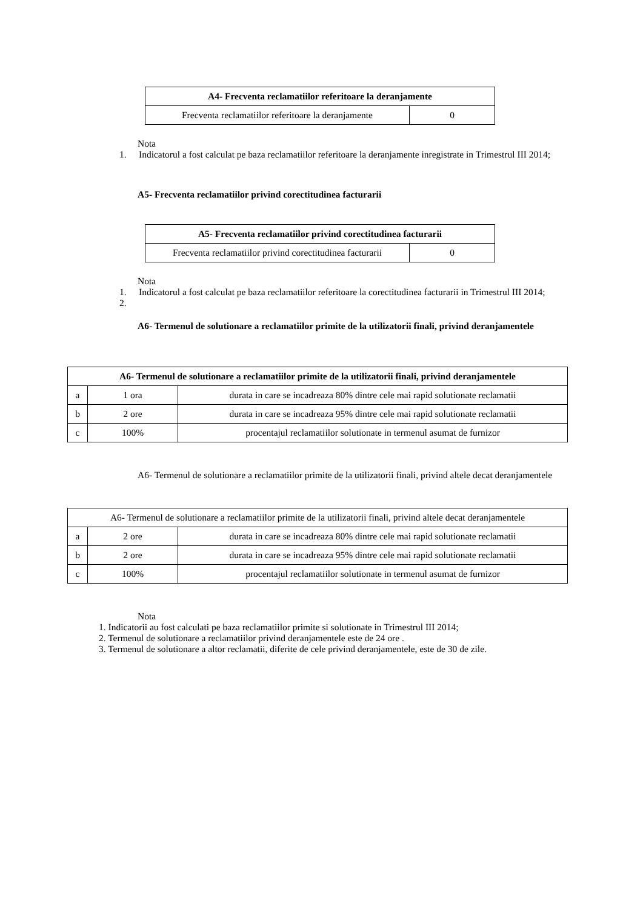| A4- Frecventa reclamatiilor referitoare la deranjamente | |
| --- | --- |
| Frecventa reclamatiilor referitoare la deranjamente | 0 |
Nota
1. Indicatorul a fost calculat pe baza reclamatiilor referitoare la deranjamente inregistrate in Trimestrul III 2014;
A5- Frecventa reclamatiilor privind corectitudinea facturarii
| A5- Frecventa reclamatiilor privind corectitudinea facturarii | |
| --- | --- |
| Frecventa reclamatiilor privind corectitudinea facturarii | 0 |
Nota
1. Indicatorul a fost calculat pe baza reclamatiilor referitoare la corectitudinea facturarii in Trimestrul III 2014;
2.
A6- Termenul de solutionare a reclamatiilor primite de la utilizatorii finali, privind deranjamentele
| A6- Termenul de solutionare a reclamatiilor primite de la utilizatorii finali, privind deranjamentele | | |
| --- | --- | --- |
| a | 1 ora | durata in care se incadreaza 80% dintre cele mai rapid solutionate reclamatii |
| b | 2 ore | durata in care se incadreaza 95% dintre cele mai rapid solutionate reclamatii |
| c | 100% | procentajul reclamatiilor solutionate in termenul asumat de furnizor |
A6- Termenul de solutionare a reclamatiilor primite de la utilizatorii finali, privind altele decat deranjamentele
| A6- Termenul de solutionare a reclamatiilor primite de la utilizatorii finali, privind altele decat deranjamentele | | |
| a | 2 ore | durata in care se incadreaza 80% dintre cele mai rapid solutionate reclamatii |
| b | 2 ore | durata in care se incadreaza 95% dintre cele mai rapid solutionate reclamatii |
| c | 100% | procentajul reclamatiilor solutionate in termenul asumat de furnizor |
Nota
1. Indicatorii au fost calculati pe baza reclamatiilor primite si solutionate in Trimestrul III 2014;
2. Termenul de solutionare a reclamatiilor privind deranjamentele este de 24 ore .
3. Termenul de solutionare a altor reclamatii, diferite de cele privind deranjamentele, este de 30 de zile.